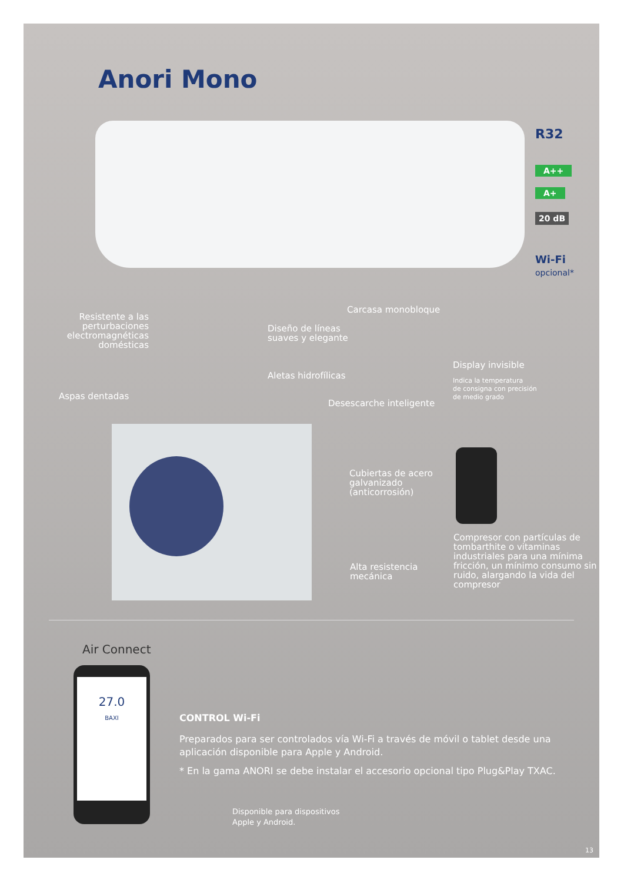Anori Mono
R32
A++
A+
20 dB
Wi-Fi
opcional*
Resistente a las perturbaciones electromagnéticas domésticas
Diseño de líneas
suaves y elegante
Carcasa monobloque
Display invisible
Indica la temperatura
de consigna con precisión
de medio grado
Aspas dentadas
Aletas hidrofílicas
Desescarche inteligente
Cubiertas de acero
galvanizado
(anticorrosión)
Alta resistencia
mecánica
Compresor con partículas de tombarthite o vitaminas industriales para una mínima fricción, un mínimo consumo sin ruido, alargando la vida del compresor
Air Connect
27.0
BAXI
CONTROL Wi-Fi
Preparados para ser controlados vía Wi-Fi a través de móvil o tablet desde una aplicación disponible para Apple y Android.
* En la gama ANORI se debe instalar el accesorio opcional tipo Plug&Play TXAC.
Disponible para dispositivos
Apple y Android.
13